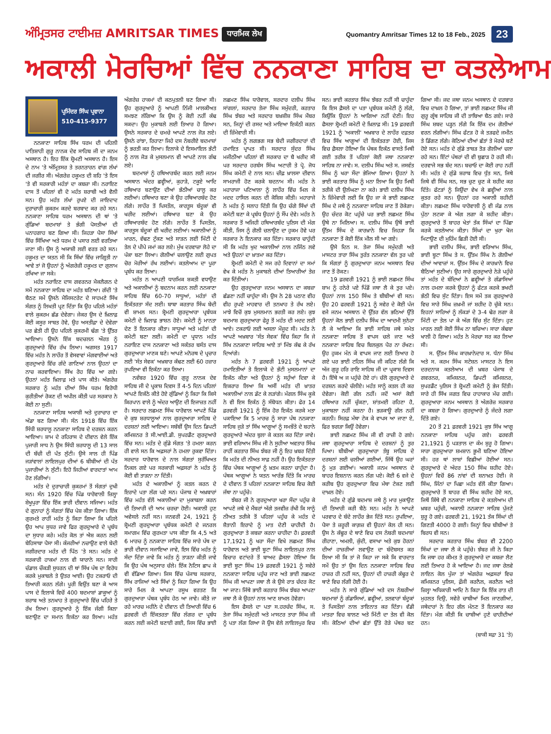ਅੰਮ੍ਰਿਤਸਰ ਟਾਈਮਜ਼ AMRITSAR TIMES ਧਾਰਮਿਕ ਲੇਖ
Quomantry Amritsar Times 12 to 18 Feb., 2025 23
ਅਕਾਲੀ ਮੋਰਚਿਆਂ ਵਿੱਚ ਨਨਕਾਣਾ ਸਾਹਿਬ ਦਾ ਕਤਲੇਆਮ
ਪ੍ਰਮਿੰਦਰ ਸਿੰਘ ਪ੍ਰਵਾਨਾ
510-415-9377
ਨਨਕਾਣਾ ਸਾਹਿਬ ਸਿੱਖ ਧਰਮ ਦੀ ਪਹਿਲੀ ਪਾਤਿਸ਼ਾਹੀ ਗੁਰੂ ਨਾਨਕ ਦੇਵ ਸਾਹਿਬ ਜੀ ਦਾ ਜਨਮ ਅਸਥਾਨ ਹੈ। ਇਹ ਇੱਕ ਸ਼੍ਰੋਮਣੀ ਅਸਥਾਨ ਹੈ। ਇਸ ਦੇ ਨਾਮ 'ਤੇ ਅੰਮ੍ਰਿਤਸਰ ਤੇ ਤਰਨਤਾਰਨ ਵਾਂਗ ਲੱਖਾਂ ਦੀ ਜਗੀਰ ਸੀ। ਅੰਗਰੇਜ਼ ਹਕੂਮਤ ਦੀ ਸ਼ਹਿ 'ਤੇ ਇਸ 'ਤੇ ਵੀ ਸਰਕਾਰੀ ਮਹੰਤਾਂ ਦਾ ਕਬਜ਼ਾ ਸੀ। ਨਰਾਇਣ ਦਾਸ ਤੋਂ ਪਹਿਲਾਂ ਵੀ ਦੋ ਮਹੰਤ ਸ਼ਰਾਬੀ ਅਤੇ ਵੈਲੀ ਸਨ। ਉਹ ਮਹੰਤ ਲੱਖਾਂ ਰੁਪਏ ਦੀ ਜਾਇਦਾਦ ਦੁਰਾਚਾਰੀ ਕੁਕਰਮ ਕਰਦੇ ਬਰਬਾਦ ਕਰ ਰਹੇ ਸਨ। ਨਨਕਾਣਾ ਸਾਹਿਬ ਧਰਮ ਅਸਥਾਨ ਦੀ ਥਾਂ 'ਤੇ ਗੁੰਡਿਆਂ ਬਦਮਾਸ਼ਾਂ ਤੇ ਭੰਗੀ ਪੋਸਤੀਆਂ ਦੀ ਪਨਾਹਗਾਹ ਬਣ ਗਿਆ ਸੀ। ਜਿਹੜਾ ਪੈਸਾ ਸਿੱਖਾਂ ਵਿੱਚ ਸਿੱਖਿਆ ਅਤੇ ਧਰਮ ਦੇ ਪਸਾਰ ਲਈ ਵਰਤਿਆ ਜਾਣਾ ਸੀ। ਉਸ ਨੂੰ ਅਯਾਸ਼ੀ ਲਈ ਵਰਤ ਰਹੇ ਸਨ। ਹਕੂਮਤ ਦਾ ਯਤਨ ਸੀ ਕਿ ਸਿੱਖਾਂ ਵਿੱਚ ਜਾਗ੍ਰਿਤੀ ਨਾ ਆਵੇ ਤਾਂ ਜੋ ਉਹਨਾਂ ਨੂੰ ਅੰਗਰੇਜ਼ੀ ਹਕੂਮਤ ਦਾ ਗੁਲਾਮ ਰਖਿਆ ਜਾ ਸਕੇ।
ਮਹੰਤ ਨਰਾਇਣ ਦਾਸ ਗਵਰਨਰ ਮੈਕਲੈਗਨ ਦੇ ਸਮੇਂ ਨਨਕਾਣਾ ਸਾਹਿਬ ਦਾ ਮਹੰਤ ਬਣਿਆ। ਗੱਦੀ 'ਤੇ ਬੈਠਣ ਸਮੇਂ ਉਸਨੇ ਮੈਜਿਸਟਰੇਟ ਦੇ ਸਾਹਮਣੇ ਸਿੱਖ ਸੰਗਤ ਨੂੰ ਲਿਖਤੀ ਪ੍ਰਣ ਦਿੱਤਾ ਕਿ ਉਹ ਪਹਿਲੇ ਮਹੰਤਾਂ ਵਾਲੇ ਕੁਕਰਮ ਛੱਡ ਦੇਵੇਗਾ। ਜੇਕਰ ਉਸ ਦੇ ਖ਼ਿਲਾਫ਼ ਕੋਈ ਕਸੂਰ ਸਾਬਤ ਹੋਵੇ, ਉਹ ਅਸਤੀਫ਼ਾ ਦੇ ਦੇਵੇਗਾ ਪਰ ਛੇਤੀ ਹੀ ਉਹ ਪਹਿਲੇ ਕੁਕਰਮੀ ਢੰਗ 'ਤੇ ਉੱਤਰ ਆਇਆ। ਉਸਨੇ ਇੱਕ ਬਦਚਲਨ ਔਰਤ ਨੂੰ ਗੁਰਦੁਆਰੇ ਵਿੱਚ ਰੱਖ ਲਿਆ। ਅਗਸਤ 1917 ਵਿੱਚ ਮਹੰਤ ਨੇ ਲਾਹੌਰ ਤੋਂ ਵੇਸਵਾਵਾਂ ਮੰਗਵਾਈਆਂ ਅਤੇ ਗੁਰਦੁਆਰੇ ਵਿੱਚ ਗੰਦੇ ਗਾਣਿਆਂ ਨਾਲ ਉਹਨਾਂ ਦਾ ਨਾਚ ਕਰਵਾਇਆ। ਸਿੱਖ ਰੋਹ ਵਿੱਚ ਆ ਗਏ। ਉਹਨਾਂ ਮਹੰਤ ਖ਼ਿਲਾਫ਼ ਮਤੇ ਪਾਸ ਕੀਤੇ। ਅੰਗਰੇਜ਼ ਸਰਕਾਰ ਨੂੰ ਮਹੰਤ ਦੀਆਂ ਸਿੱਖ ਧਰਮ ਵਿਰੋਧੀ ਕੁਰੀਤੀਆਂ ਰੋਕਣ ਦੀ ਅਪੀਲ ਕੀਤੀ ਪਰ ਸਰਕਾਰ ਨੇ ਕੋਈ ਨਾ ਸੁਣੀ।
ਨਨਕਾਣਾ ਸਾਹਿਬ ਅਯਾਸ਼ੀ ਅਤੇ ਦੁਰਾਚਾਰ ਦਾ ਅੱਡਾ ਬਣ ਗਿਆ ਸੀ। ਸੰਨ 1918 ਵਿੱਚ ਇੱਕ ਸਿੰਧੀ ਸ਼ਰਧਾਲੂ ਨਨਕਾਣਾ ਸਾਹਿਬ ਦੇ ਦਰਸ਼ਨ ਕਰਨ ਆਇਆ। ਸ਼ਾਮ ਦੇ ਰਹਿਰਾਸ ਦੇ ਦੀਵਾਨ ਵੇਲੇ ਇੱਕ ਪੁਜਾਰੀ ਸਾਧ ਨੇ ਉਸ ਸਿੰਧੀ ਸ਼ਰਧਾਲੂ ਦੀ 13 ਸਾਲ ਦੀ ਬੱਚੀ ਦੀ ਪੱਤ ਲੁੱਟੀ। ਉਸੇ ਸਾਲ ਹੀ ਪਿੰਡ ਜੜਾਂਵਾਲਾਂ ਲਾਇਲਪੁਰ ਦੀਆਂ 6 ਬੀਬੀਆਂ ਦੀ ਪੱਤ ਪੁਜਾਰੀਆਂ ਨੇ ਲੁੱਟੀ। ਇਹੋ ਜਿਹੀਆਂ ਵਾਰਦਾਤਾਂ ਆਮ ਹੋਣ ਲੱਗੀਆਂ।
ਮਹੰਤ ਦੇ ਦੁਰਾਚਾਰੀ ਕੁਕਰਮਾਂ ਤੋਂ ਸੰਗਤਾਂ ਦੁਖੀ ਸਨ। ਸੰਨ 1920 ਵਿੱਚ ਪਿੰਡ ਧਾਰੋਵਾਲੀ ਜ਼ਿਲ੍ਹਾ ਸ਼ੇਖੂਪੁਰਾ ਵਿੱਚ ਇੱਕ ਭਾਰੀ ਦੀਵਾਨ ਸਜਿਆ। ਮਹੰਤ ਦੇ ਗੁਨਾਹਾਂ ਨੂੰ ਸੰਗਤਾਂ ਵਿੱਚ ਪੇਸ਼ ਕੀਤਾ ਗਿਆ। ਇੱਕ ਗੁਰਮਤੇ ਰਾਹੀਂ ਮਹੰਤ ਨੂੰ ਕਿਹਾ ਗਿਆ ਕਿ ਪਹਿਲੇ ਉਹ ਆਪ ਸੁਧਰ ਜਾਵੇ ਫਿਰ ਗੁਰਦੁਆਰੇ ਦੇ ਪ੍ਰਬੰਧ ਦਾ ਸੁਧਾਰ ਕਰੇ। ਮਹੰਤ ਕੋਲ ਤਾਂ ਐਸ਼ ਕਰਨ ਲਈ ਬੇਹਿਸਾਬਾ ਪੈਸਾ ਸੀ। ਕੰਜਰੀਆਂ ਨਚਾਉਣ ਵਾਲੇ ਬੇਦੀ ਜਗੀਰਦਾਰ ਮਹੰਤ ਦੀ ਪਿੱਠ 'ਤੇ ਸਨ। ਮਹੰਤ ਦੇ ਸਰਕਾਰੀ ਹਾਕਮਾਂ ਨਾਲ ਵੀ ਯਾਰਾਨੇ ਸਨ। ਸਾਰੀ ਚੰਡਾਲ ਚੌਕੜੀ ਸੁਧਰਨ ਦੀ ਥਾਂ ਸਿੱਖ ਪੰਥ ਦਾ ਵਿਰੋਧ ਕਰਕੇ ਮੁਕਾਬਲੇ ਤੇ ਉਤਰ ਆਈ। ਉਹ ਟਕਰਾਓ ਦੀ ਤਿਆਰੀ ਕਰਨ ਲੱਗੇ। ਪੂਰੀ ਵਿਉਂਤ ਬਣਾ ਕੇ ਆਸ ਪਾਸ ਦੇ ਇਲਾਕੇ ਵਿਚੋਂ 400 ਬਦਮਾਸ਼ਾਂ ਡਾਕੂਆਂ ਨੂੰ ਸ਼ਰਾਬ ਅਤੇ ਤਨਖਾਹ ਤੇ ਗੁਰਦੁਆਰੇ ਵਿੱਚ ਪਹਿਰੇ ਤੇ ਰੱਖ ਲਿਆ। ਗੁਰਦੁਆਰੇ ਨੂੰ ਇੱਕ ਜੰਗੀ ਕਿਲਾ ਬਣਾਉਣ ਦਾ ਸਮਾਨ ਇਕੱਠਾ ਕਰ ਲਿਆ। ਮਹੰਤ ਅੰਗਰੇਜ਼ ਹਾਕਮਾਂ ਦੀ ਕਠਪੁਤਲੀ ਬਣ ਗਿਆ ਸੀ। ਉਹ ਗੁਰਦੁਆਰੇ ਨੂੰ ਆਪਣੀ ਨਿੱਜੀ ਮਾਲਕੀਅਤ ਸਮਝਣ ਲੱਗਿਆ ਕਿ ਉਸ ਨੂੰ ਕੋਈ ਨਹੀਂ ਕੱਢ ਸਕਦਾ। ਉਹ ਮੁਕਾਬਲੇ ਲਈ ਤਿਆਰ ਹੋ ਗਿਆ। ਉਸਨੇ ਸਰਕਾਰ ਦੇ ਚਮਚੇ ਆਪਣੇ ਨਾਲ ਜੋੜ ਲਏ। ਉਸਨੇ ਰਾਂਝਾ, ਰਿਹਾਣਾ ਜਿਹੇ ਦਸ ਨੰਬਰੀਏ ਬਦਮਾਸ਼ਾਂ ਨੂੰ ਭਰਤੀ ਕਰ ਲਿਆ। ਇਲਾਕੇ ਦੇ ਇਸਮਾਇਲ ਭੱਟੀ ਨੂੰ ਨਾਲ ਜੋੜ ਕੇ ਮੁਸਲਮਾਨ ਵੀ ਆਪਣੇ ਨਾਲ ਗੰਢ ਲਏ।
ਬਦਮਾਸ਼ਾਂ ਨੂੰ ਹਥਿਆਰਬੰਦ ਕਰਨ ਲਈ ਜਨਮ ਅਸਥਾਨ ਅੰਦਰ ਛਵ੍ਹੀਆਂ, ਕੁਹਾੜੇ, ਟਕੂਏ ਆਦਿ ਹਥਿਆਰ ਬਣਾਉਣ ਦੀਆਂ ਭੱਠੀਆਂ ਚਾਲੂ ਕਰ ਲਈਆਂ। ਹਥਿਆਰ ਬਣਾ ਕੇ ਉਹ ਹਥਿਆਰਬੰਦ ਹੋਣ ਲੱਗੇ। ਲਾਹੌਰ ਤੋਂ ਪਿਸਤੌਲ, ਕਾਰਤੂਸ ਬੰਦੂਕਾਂ ਵੀ ਖਰੀਦ ਲਈਆਂ। ਹਥਿਆਰ ਬਣਾ ਕੇ ਉਹ ਹਥਿਆਰਬੰਦ ਹੋਣ ਲੱਗੇ। ਲਾਹੌਰ ਤੋਂ ਪਿਸਤੌਲ, ਕਾਰਤੂਸ ਬੰਦੂਕਾਂ ਵੀ ਖਰੀਦ ਲਈਆਂ। ਅਕਾਲੀਆਂ ਨੂੰ ਮਾਰਨ, ਵੱਢਣ ਟੁੱਕਣ ਅਤੇ ਸਾੜਨ ਲਈ ਮਿੱਟੀ ਦੇ ਤੇਲ ਦੇ ਪੀਪੇ ਜਮਾਂ ਕਰ ਲਏ। ਮੁੱਖ ਦਰਵਾਜ਼ਾ ਲੋਹੇ ਦਾ ਪੱਕਾ ਬਣਾ ਲਿਆ। ਗੋਲੀਆਂ ਚਲਾਉਣ ਲਈ ਗੁਪਤ ਚੋਰ ਮੋਰੀਆਂ ਰੱਖ ਲਈਆਂ। ਕਤਲੇਆਮ ਦਾ ਪੂਰਾ ਪ੍ਰਬੰਧ ਕਰ ਲਿਆ।
ਮਹੰਤ ਨ ਆਪਣੀ ਧਾਰਮਿਕ ਸ਼ਕਤੀ ਵਧਾਉਣ ਅਤੇ ਅਕਾਲੀਆਂ ਨੂੰ ਬਦਨਾਮ ਕਰਨ ਲਈ ਨਨਕਾਣਾ ਸਾਹਿਬ ਵਿੱਚ 60-70 ਸਾਧੂਆਂ, ਮਹੰਤਾਂ ਦੀ ਇਕੱਤਰਤਾ ਸੱਦ ਲਈ। ਬਾਬਾ ਕਰਤਾਰ ਸਿੰਘ ਬੇਦੀ ਵੀ ਸ਼ਾਮਲ ਸਨ। ਸ਼੍ਰੋਮਣੀ ਗੁਰਦੁਆਰਾ ਪ੍ਰਬੰਧਕ ਕਮੇਟੀ ਦੇ ਖ਼ਿਲਾਫ਼ ਭਾਸ਼ਨ ਹੋਏ। ਕਮੇਟੀ ਨੂੰ ਮਾਨਤਾ ਦੇਣ ਤੋਂ ਇਨਕਾਰ ਕੀਤਾ। ਸਾਧੂਆਂ ਅਤੇ ਮਹੰਤਾਂ ਦੀ ਕਮੇਟੀ ਬਣਾ ਲਈ। ਕਮੇਟੀ ਦਾ ਪ੍ਰਧਾਨ ਮਹੰਤ ਨਰਾਇਣ ਦਾਸ ਨਨਕਾਣਾ ਅਤੇ ਸਕੱਤਰ ਬਸੰਤ ਦਾਸ ਗੁਰਦੁਆਰਾ ਮਾਣਕ ਬਣੇ। ਆਪਣੇ ਮਨੋਰਥ ਦੇ ਪ੍ਰਚਾਰ ਲਈ 'ਸੰਤ ਸੇਵਕ' ਅਖ਼ਬਾਰ ਕੱਢਣ ਲਈ 60 ਹਜ਼ਾਰ ਰੁਪਇਆ ਵੀ ਇਕੱਠਾ ਕਰ ਲਿਆ।
ਨਵੰਬਰ 1920 ਵਿੱਚ ਗੁਰੂ ਨਾਨਕ ਦੇਵ ਸਾਹਿਬ ਜੀ ਦੇ ਪ੍ਰਕਾਸ਼ ਦਿਵਸ ਤੋਂ 4-5 ਦਿਨ ਪਹਿਲਾਂ ਆਪਣੇ ਇਕੱਠੇ ਕੀਤੇ ਹੋਏ ਗੁੰਡਿਆਂ ਨੂੰ ਕਿਹਾ ਕਿ ਕਿਸੇ ਕਿਰਪਾਨ ਵਾਲੇ ਨੂੰ ਅੰਦਰ ਆਉਣ ਦੀ ਇਜਾਜ਼ਤ ਨਹੀਂ ਹੈ। ਸਰਦਾਰ ਲਛਮਣ ਸਿੰਘ ਧਾਰੋਵਾਲ ਆਪਣੇ ਪਿੰਡ ਦੇ ਕੁਝ ਸ਼ਰਧਾਲੂਆਂ ਨਾਲ ਗੁਰਦੁਆਰਾ ਸਾਹਿਬ ਦੇ ਦਰਸ਼ਨਾਂ ਲਈ ਆਇਆ। ਸਬੱਬੀਂ ਉਸ ਦਿਨ ਡਿਪਟੀ ਕਮਿਸ਼ਨਰ ਤੇ ਸੀ.ਆਈ.ਡੀ. ਸੁਪਰਡੈਂਟ ਗੁਰਦੁਆਰੇ ਵਿੱਚ ਸਨ। ਮਹੰਤ ਦੇ ਗੁੰਡੇ ਸੰਗਤ 'ਤੇ ਹਮਲਾ ਕਰਨ ਹੀ ਵਾਲੇ ਸਨ ਕਿ ਅਫ਼ਸਰਾਂ ਨੇ ਹਮਲਾ ਰੁਕਵਾ ਦਿੱਤਾ। ਸਰਦਾਰ ਧਾਰੋਵਾਲ ਦੇ ਨਾਲ ਸੰਗਤਾਂ ਸੁਰੱਖਿਅਤ ਨਿਕਲ ਗਏ ਪਰ ਸਰਕਾਰੀ ਅਫ਼ਸਰਾਂ ਨੇ ਮਹੰਤ ਨੂੰ ਕੋਈ ਵੀ ਤਾੜਨਾ ਨਾ ਦਿੱਤੀ।
ਮਹੰਤ ਦੇ ਅਕਾਲੀਆਂ ਨੂੰ ਕਤਲ ਕਰਨ ਦੇ ਇਰਾਦੇ ਪਤਾ ਲੱਗ ਪਏ ਸਨ। ਪੰਜਾਬ ਦੇ ਅਖ਼ਬਾਰਾਂ ਵਿੱਚ ਮਹੰਤ ਵੱਲੋਂ ਅਕਾਲੀਆਂ ਦਾ ਮੁਕਾਬਲਾ ਕਰਨ ਦੀ ਤਿਆਰੀ ਦੀ ਆਮ ਚਰਚਾ ਹੋਈ। ਅਕਾਲੀ ਹੁਣ ਅਵੇਸਲੇ ਨਹੀਂ ਸਨ। ਜਨਵਰੀ 24, 1921 ਨੂੰ ਸ਼੍ਰੋਮਣੀ ਗੁਰਦੁਆਰਾ ਪ੍ਰਬੰਧਕ ਕਮੇਟੀ ਦੇ ਜਨਰਲ ਸਮਾਗਮ ਵਿੱਚ ਗੁਰਮਤਾ ਪਾਸ ਕੀਤਾ ਕਿ 4,5 ਅਤੇ 6 ਮਾਰਚ ਨੂੰ ਨਨਕਾਣਾ ਸਾਹਿਬ ਵਿੱਚ ਸਾਰੇ ਪੰਥ ਦਾ ਭਾਰੀ ਦੀਵਾਨ ਸਜਾਇਆ ਜਾਵੇ, ਇਸ ਵਿੱਚ ਮਹੰਤ ਨੂੰ ਸੱਦਾ ਦਿੱਤਾ ਜਾਵੇ ਕਿ ਮਹੰਤ ਨੂੰ ਤਾੜਨਾ ਕੀਤੀ ਜਾਵੇ ਕਿ ਉਹ ਪੰਥ ਅਨੁਸਾਰ ਚੱਲੇ। ਇੱਕ ਨੋਟਿਸ ਛਾਪ ਕੇ ਵੀ ਵੰਡਿਆ ਗਿਆ। ਜਿਸ ਵਿੱਚ ਪੰਜਾਬ ਸਰਕਾਰ, ਸਿੱਖ ਰਾਜਿਆਂ ਅਤੇ ਸਿੱਖਾਂ ਨੂੰ ਕਿਹਾ ਗਿਆ ਕਿ ਉਹ ਸਾਰੇ ਮਿਲ ਕੇ ਆਪਣਾ ਰਸੂਖ ਵਰਤਣ ਕਿ ਗੁਰਦੁਆਰਾ ਪੰਥਕ ਪ੍ਰਬੰਧ ਹੇਠ ਆ ਜਾਵੇ। ਕੀਤੇ ਜਾ ਰਹੇ ਮਾਰਚ ਮਹੀਨੇ ਦੇ ਦੀਵਾਨ ਦੀ ਤਿਆਰੀ ਵਿੱਚ 6 ਫ਼ਰਵਰੀ ਦੀ ਇੱਕਤਰਤਾ ਵਿੱਚ ਲੰਗਰ ਦਾ ਪ੍ਰਬੰਧ ਕਰਨ ਲਈ ਕਮੇਟੀ ਬਣਾਈ ਗਈ, ਜਿਸ ਵਿੱਚ ਭਾਈ ਲਛਮਣ ਸਿੰਘ ਧਾਰੋਵਾਲ, ਸਰਦਾਰ ਦਲੀਪ ਸਿੰਘ ਸਾਂਗਲਾਂ, ਸਰਦਾਰ ਤੇਜਾ ਸਿੰਘ ਸਮੁੰਦਰੀ, ਕਰਤਾਰ ਸਿੰਘ ਝੱਬਰ ਅਤੇ ਸਰਦਾਰ ਬਖ਼ਸ਼ੀਸ਼ ਸਿੰਘ ਮੈਂਬਰ ਸਨ, ਜਿਨ੍ਹਾਂ ਦੀ ਰਸਦ ਅਤੇ ਮਾਇਆ ਇਕੱਠੀ ਕਰਨ ਦੀ ਜ਼ਿੰਮੇਵਾਰੀ ਸੀ।
ਮਹੰਤ ਨੂੰ ਲਗਭਗ ਸਭ ਬੇਦੀ ਜਗੀਰਦਾਰਾਂ ਦੀ ਹਮਾਇਤ ਪ੍ਰਾਪਤ ਸੀ। ਸਰਦਾਰ ਸੁੰਦਰ ਸਿੰਘ ਮਜੀਠੀਆ ਪਹਿਲਾਂ ਵੀ ਸਰਕਾਰ ਦਾ ਬੈ ਖਰੀਦ ਸੀ ਪਰ ਸਰਦਾਰ ਹਰਬੰਸ ਸਿੰਘ ਅਟਾਰੀ ਤੇ ਪ੍ਰੋ. ਜੋਧ ਸਿੰਘ ਕਮੇਟੀ ਦੇ ਨਾਲ ਸਨ। ਚੀਫ਼ ਖ਼ਾਲਸਾ ਦੀਵਾਨ ਸਾਮਰਾਜੀ ਹੋਣ ਕਰਕੇ ਬਦਨਾਮ ਸੀ। ਮਹੰਤ ਨੇ ਮਹਾਰਾਜਾ ਪਟਿਆਲਾ ਨੂੰ ਲਾਹੌਰ ਵਿੱਚ ਮਿਲ ਕੇ ਮਦਦ ਹਾਸਿਲ ਕਰਨ ਦੀ ਕੋਸ਼ਿਸ਼ ਕੀਤੀ। ਮਹਾਰਾਜੇ ਨੇ ਮਹੰਤ ਨੂੰ ਸਲਾਹ ਦਿੱਤੀ ਕਿ ਉਹ ਚੰਗੇ ਸਿੱਖਾਂ ਦੀ ਕਮੇਟੀ ਬਣਾ ਕੇ ਪ੍ਰਬੰਧ ਉਹਨਾਂ ਨੂੰ ਸੌਂਪ ਦੇਵੇ। ਮਹੰਤ ਨੇ ਸਰਕਾਰ ਤੋਂ ਅਜਿਹੀ ਹਥਿਆਰਬੰਦ ਪੁਲਿਸ ਦੀ ਮੰਗ ਕੀਤੀ, ਜਿਸ ਨੂੰ ਗੋਲੀ ਚਲਾਉਣ ਦਾ ਹੁਕਮ ਹੋਵੇ ਪਰ ਸਰਕਾਰ ਨੇ ਇਨਕਾਰ ਕਰ ਦਿੱਤਾ। ਸਰਕਾਰ ਚਾਹੁੰਦੀ ਸੀ ਕਿ ਮਹੰਤ ਖੁਦ ਅਕਾਲੀਆਂ ਨਾਲ ਨਜਿੱਠ ਲਵੇ ਅਤੇ ਉਹਨਾਂ ਦਾ ਖ਼ਾਤਮਾ ਕਰ ਦਿੱਤਾ।
ਸ਼੍ਰੋਮਣੀ ਕਮੇਟੀ ਦੇ ਸਜ ਰਹੇ ਦਿਵਾਨਾਂ ਦਾ ਸਮਾਂ ਵੇਖ ਕੇ ਮਹੰਤ ਨੇ ਮੁਕਾਬਲੇ ਦੀਆਂ ਤਿਆਰੀਆਂ ਤੇਜ਼ ਕਰ ਦਿੱਤੀਆਂ।
ਉਹ ਗੁਰਦੁਆਰਾ ਜਨਮ ਅਸਥਾਨ ਦਾ ਕਬਜ਼ਾ ਛੱਡਣਾ ਨਹੀਂ ਚਾਹੁੰਦਾ ਸੀ। ਉਸ ਨੇ 28 ਪਠਾਣ ਵੀਹ ਵੀਹ ਰੁਪਏ ਮਾਹਵਾਰ ਦੀ ਤਨਖਾਹ ਤੇ ਰੱਖ ਲਏ। ਮਾਝੇ ਵਿਚੋਂ ਕੁਝ ਮੁਸਲਮਾਨ ਭਰਤੀ ਕਰ ਲਏ। ਕੁਝ ਬਦਮਾਸ਼ ਗੁਰਦੁਆਰਾ ਫੇਰੂ ਤੋਂ ਮਹੰਤ ਦੀ ਮਦਦ ਲਈ ਆਏ। ਟਕਰਾਓ ਲਈ ਅਸਲਾ ਮੌਜੂਦ ਸੀ। ਮਹੰਤ ਨੇ ਆਪਣੇ ਅਖ਼ਬਾਰ 'ਸੰਤ ਸੇਵਕ' ਵਿੱਚ ਕਿਹਾ ਕਿ ਜੇ ਸਿੱਖ ਨਨਕਾਣਾ ਸਾਹਿਬ ਆਏ ਤਾਂ ਮਿੱਝ ਕੱਢ ਕੇ ਰੱਖ ਦਿਆਂਗੇ।
ਮਹੰਤ ਨੇ 7 ਫ਼ਰਵਰੀ 1921 ਨੂੰ ਆਪਣੇ ਹਮਾਇਤੀਆਂ ਤੇ ਇਲਾਕੇ ਦੇ ਭੱਟੀ ਮੁਸਲਮਾਨਾਂ ਦਾ ਇਕੱਠ ਕੀਤਾ ਅਤੇ ਉਹਨਾਂ ਨੂੰ ਸਹੁੰਆਂ ਦਿਵਾ ਕੇ ਇਕਰਾਰ ਲਿਆ ਕਿ ਅਸੀਂ ਮਹੰਤ ਦੀ ਖ਼ਾਤਰ ਅਕਾਲੀਆਂ ਨਾਲ ਡੱਟ ਕੇ ਲੜਾਂਗੇ। ਮੰਗਲ ਸਿੰਘ ਕੂਕੇ ਨੇ ਵੀ ਇਸ ਇਕੱਠ ਨੂੰ ਸੰਬੋਧਨ ਕੀਤਾ। ਫੇਰ 14 ਫ਼ਰਵਰੀ 1921 ਨੂੰ ਇੱਕ ਹੋਰ ਇਕੱਠ ਕਰਕੇ ਮਤਾ ਪਕਾਇਆ ਕਿ 5 ਮਾਰਚ ਨੂੰ ਸਾਰਾ ਪੰਥ ਨਨਕਾਣਾ ਸਾਹਿਬ ਜੁੜੇ ਤਾਂ ਸਿੱਖ ਆਗੂਆਂ ਨੂੰ ਸਮਝੌਤੇ ਦੇ ਬਹਾਨੇ ਗੁਰਦੁਆਰੇ ਅੰਦਰ ਬੁਲਾ ਕੇ ਕਤਲ ਕਰ ਦਿੱਤਾ ਜਾਵੇ। ਭਾਈ ਵਰਿਆਮ ਸਿੰਘ ਜੀ ਨੇ ਸੂਹੀਆ ਅਵਤਾਰ ਸਿੰਘ ਰਾਹੀਂ ਕਰਤਾਰ ਸਿੰਘ ਝੱਬਰ ਜੀ ਨੂੰ ਇਹ ਖ਼ਬਰ ਦਿੱਤੀ ਕਿ ਮਹੰਤ ਦੀ ਨੀਅਤ ਸਾਫ਼ ਨਹੀਂ ਹੈ। ਉਹ ਇਕੱਤਰਤਾ ਵਿੱਚ ਪੰਥਕ ਆਗੂਆਂ ਨੂੰ ਖ਼ਤਮ ਕਰਨਾ ਚਾਹੁੰਦਾ ਹੈ। ਪੰਥਕ ਆਗੂਆਂ ਨੇ ਯਤਨ ਆਰੰਭ ਦਿੱਤੇ ਕਿ ਮਾਰਚ ਦੇ ਦੀਵਾਨ ਤੋਂ ਪਹਿਲਾਂ ਨਨਕਾਣਾ ਸਾਹਿਬ ਵਿਚ ਕੋਈ ਜੱਥਾ ਨਾ ਪਹੁੰਚੇ।
ਝੱਬਰ ਜੀ ਨੇ ਗੁਰਦੁਆਰਾ ਖਰਾ ਸੌਦਾ ਪਹੁੰਚ ਕੇ ਆਪਣੇ ਜਥੇ ਦੇ ਮੈਂਬਰਾਂ ਅੱਗੇ ਤਜਵੀਜ਼ ਰੱਖੀ ਕਿ ਸਾਨੂੰ ਨੀਅਤ ਤਰੀਕੇ ਤੋਂ ਪਹਿਲਾਂ ਪਹੁੰਚ ਕੇ ਮਹੰਤ ਦੇ ਸ਼ੈਤਾਨੀ ਇਰਾਦੇ ਨੂੰ ਮਾਤ ਦੇਣੀ ਚਾਹੀਦੀ ਹੈ। ਗੁਰਦੁਆਰਾ ਤੇ ਕਬਜ਼ਾ ਕਰਨਾ ਚਾਹੀਦਾ ਹੈ। ਫ਼ਰਵਰੀ 17,1921 ਨੂੰ ਖਰਾ ਸੌਦਾ ਵਿਖੇ ਲਛਮਣ ਸਿੰਘ ਧਾਰੋਵਾਲ ਅਤੇ ਭਾਈ ਬੂਟਾ ਸਿੰਘ ਲਾਇਲਪੁਰ ਨਾਲ ਵਿਚਾਰ ਵਟਾਂਦਰੇ ਤੋਂ ਬਾਅਦ ਫ਼ੈਸਲਾ ਹੋਇਆ ਕਿ ਭਾਈ ਬੂਟਾ ਸਿੰਘ 19 ਫ਼ਰਵਰੀ 1921 ਨੂੰ ਸਵੇਰੇ ਨਨਕਾਣਾ ਸਾਹਿਬ ਪਹੁੰਚ ਜਾਣ ਅਤੇ ਭਾਈ ਲਛਮਣ ਸਿੰਘ ਜੀ ਆਪਣਾ ਜਥਾ ਲੈ ਕੇ ਉਸੇ ਰਾਤ ਚੰਦਰ ਕੋਟ ਆ ਜਾਣ। ਜਿੱਥੇ ਭਾਈ ਕਰਤਾਰ ਸਿੰਘ ਝੱਬਰ ਆਪਣਾ ਜਥਾ ਲੈ ਕੇ ਉਹਨਾਂ ਨਾਲ ਆਣ ਸ਼ਾਮਲ ਹੋਵੇਗਾ।
ਇਸ ਫੈਸਲੇ ਦਾ ਪਤਾ ਸ.ਹਰਚੰਦ ਸਿੰਘ, ਸ. ਤੇਜਾ ਸਿੰਘ ਸਮੁੰਦਰੀ ਅਤੇ ਮਾਸਟਰ ਤਾਰਾ ਸਿੰਘ ਜੀ ਨੂੰ ਪਤਾ ਲੱਗ ਗਿਆ ਜੋ ਉਸ ਵੇਲੇ ਲਾਇਲਪੁਰ ਵਿਚ ਸਨ। ਭਾਈ ਕਰਤਾਰ ਸਿੰਘ ਝੱਬਰ ਨਹੀਂ ਸੀ ਚਾਹੁੰਦਾ ਕਿ ਇਸ ਫ਼ੈਸਲੇ ਦਾ ਪਤਾ ਪ੍ਰਬੰਧਕ ਕਮੇਟੀ ਨੂੰ ਲੱਗੇ, ਕਿਉਂਕਿ ਉਹਨਾਂ ਨੇ ਆਗਿਆ ਨਹੀਂ ਦੇਣੀ। ਇਹ ਫੈਸਲਾ ਸ਼੍ਰੋਮਣੀ ਕਮੇਟੀ ਦੇ ਖ਼ਿਲਾਫ਼ ਸੀ। 19 ਫ਼ਰਵਰੀ 1921 ਨੂੰ 'ਅਕਾਲੀ' ਅਖ਼ਬਾਰ ਦੇ ਲਾਹੌਰ ਦਫ਼ਤਰ ਵਿਚ ਸਿੱਖ ਆਗੂਆਂ ਦੀ ਇਕੱਤਰਤਾ ਹੋਈ, ਜਿਸ ਵਿਚ ਫ਼ੈਸਲਾ ਹੋਇਆ ਕਿ ਪੰਥਕ ਇਕੱਠ ਵਾਸਤੇ ਮਿਥੀ ਗਈ ਤਰੀਕ ਤੋਂ ਪਹਿਲਾਂ ਕੋਈ ਜਥਾ ਨਨਕਾਣਾ ਸਾਹਿਬ ਨਾ ਜਾਵੇ। ਸ. ਦਲੀਪ ਸਿੰਘ ਅਤੇ ਸ. ਜਸਵੰਤ ਸਿੰਘ ਨੂੰ ਖਰਾ ਸੌਦਾ ਭੇਜਿਆ ਗਿਆ। ਉਹਨਾਂ ਨੇ ਭਾਈ ਕਰਤਾਰ ਸਿੰਘ ਨੂੰ ਮਨਾ ਲਿਆ ਕਿ ਉਹ ਮਿਥੀ ਤਰੀਕੇ ਦੀ ਉਲੰਘਣਾ ਨਾ ਕਰੇ। ਭਾਈ ਦਲੀਪ ਸਿੰਘ ਨੇ ਜ਼ਿੰਮੇਵਾਰੀ ਲਈ ਕਿ ਉਹ ਜਾ ਕੇ ਭਾਈ ਲਛਮਣ ਸਿੰਘ ਦੇ ਜਥੇ ਨੂੰ ਨਨਕਾਣਾ ਸਾਹਿਬ ਜਾਣ ਤੋਂ ਰੋਕੇਗਾ। ਉਹ ਚੰਦਰ ਕੋਟ ਪਹੁੰਚੇ ਪਰ ਭਾਈ ਲਛਮਣ ਸਿੰਘ ਉਥੇ ਨਾ ਮਿਲਿਆ। ਸ. ਦਲੀਪ ਸਿੰਘ ਉਥੋਂ ਭਾਈ ਉੱਤਮ ਸਿੰਘ ਦੇ ਕਾਰਖ਼ਾਨੇ ਵਿਚ ਜਿਹੜਾ ਕਿ ਨਨਕਾਣਾ ਤੋਂ ਕੋਈ ਇੱਕ ਮੀਲ ਸੀ ਆ ਗਏ।
ਉਸੇ ਦਿਨ ਸ. ਤੇਜਾ ਸਿੰਘ ਸਮੁੰਦਰੀ ਅਤੇ ਮਾਸਟਰ ਤਾਰਾ ਸਿੰਘ ਤੁਰੰਤ ਨਨਕਾਣਾ ਵੱਲ ਤੁਰ ਪਏ ਕਿ ਸੰਗਤਾਂ ਨੂੰ ਗੁਰਦੁਆਰਾ ਜਨਮ ਅਸਥਾਨ ਵਿਚ ਜਾਣ ਤੋਂ ਰੋਕਣ।
19 ਫ਼ਰਵਰੀ 1921 ਨੂੰ ਭਾਈ ਲਛਮਣ ਸਿੰਘ ਸ਼ਾਮ ਨੂੰ ਹਨੇਰੇ ਪਏ ਪਿੰਡੋਂ ਜਥਾ ਲੈ ਕੇ ਤੁਰ ਪਏ। ਉਹਨਾਂ ਨਾਲ 150 ਸਿੰਘ ਤੇ ਬੀਬੀਆਂ ਵੀ ਸਨ। ਉਹ 20 ਫਰਵਰੀ 1921 ਨੂੰ ਸਵੇਰ ਦੇ ਕੋਈ ਪੰਜ ਵਜੇ ਜਨਮ ਅਸਥਾਨ ਦੇ ਉੱਤਰ ਵੱਲ ਭਠਿਆਂ ਉੱਤੇ ਉਹਨਾਂ ਕੋਲ ਭਾਈ ਦਲੀਪ ਸਿੰਘ ਦਾ ਆਦਮੀ ਸੁਨੇਹਾ ਲੈ ਕੇ ਆਇਆ ਕਿ ਭਾਈ ਸਾਹਿਬ ਜਥੇ ਸਮੇਤ ਨਨਕਾਣਾ ਸਾਹਿਬ ਤੋਂ ਵਾਪਸ ਚਲੇ ਜਾਣ ਅਤੇ ਨਨਕਾਣਾ ਸਾਹਿਬ ਵਿਚ ਬਿਲਕੁਲ ਪੈਰ ਨਾ ਰੱਖਣ। ਉਹ ਹੁਕਮ ਮੰਨ ਕੇ ਵਾਪਸ ਜਾਣ ਲਈ ਤਿਆਰ ਹੋ ਗਏ ਪਰ ਭਾਈ ਟਹਿਲ ਸਿੰਘ ਜੀ ਕਹਿਣ ਲੱਗੇ ਕਿ ਅੱਜ ਗੁਰੂ ਹਰਿ ਰਾਇ ਸਾਹਿਬ ਜੀ ਦਾ ਪ੍ਰਕਾਸ਼ ਦਿਵਸ ਹੈ। ਇੱਥੇ ਅ ਜ ਪਹੁੰਚੇ ਹੋਏ ਹਾਂ। ਚੱਲੋ ਗੁਰਦੁਆਰੇ ਦੇ ਦਰਸ਼ਨ ਕਰਦੇ ਚੱਲੀਏ। ਮਹੰਤ ਸਾਨੂੰ ਕਤਲ ਹੀ ਕਰ ਦੇਵੇਗਾ। ਕੋਈ ਗੱਲ ਨਹੀਂ। ਜਦੋਂ ਅਸਾਂ ਕੋਈ ਹਥਿਆਰ ਨਹੀਂ ਚੁੱਕਣਾ, ਸ਼ਾਂਤਮਈ ਰਹਿਣਾ ਹੈ, ਮੁਕਾਬਲਾ ਨਹੀਂ ਕਰਨਾ ਹੈ। ਭੜਕਾਊ ਗੱਲ ਨਹੀਂ ਕਰਨੀ। ਸਿਰਫ਼ ਮੱਥਾ ਟੇਕ ਕੇ ਵਾਪਸ ਆ ਜਾਣਾ ਏ, ਫਿਰ ਝਗੜਾ ਕਿਉਂ ਹੋਵੇਗਾ।
ਭਾਈ ਲਛਮਣ ਸਿੰਘ ਜੀ ਵੀ ਰਾਜ਼ੀ ਹੋ ਗਏ। ਜਥਾ ਗੁਰਦੁਆਰਾ ਸਾਹਿਬ ਦੇ ਦਰਸ਼ਨਾਂ ਨੂੰ ਤੁਰ ਪਿਆ। ਬੀਬੀਆਂ ਗੁਰਦੁਆਰਾ ਤੰਬੂ ਸਾਹਿਬ ਦੇ ਦਰਸ਼ਨਾਂ ਲਈ ਚਲੀਆਂ ਗਈਆਂ, ਜਿੱਥੋਂ ਉਹ ਘਰਾਂ ਨੂੰ ਮੁੜ ਗਈਆਂ। ਅਕਾਲੀ ਜਨਮ ਅਸਥਾਨ ਦੇ ਬਾਹਰ ਇਸ਼ਨਾਨ ਕਰਨ ਲੱਗ ਪਏ। ਕੋਈ 6 ਵਜੇ ਦੇ ਕਰੀਬ ਉਹ ਗੁਰਦੁਆਰਾ ਵਿਚ ਮੱਥਾ ਟੇਕਣ ਲਈ ਦਾਖ਼ਲ ਹੋਏ।
ਮਹੰਤ ਦੇ ਗੁੰਡੇ ਬਦਮਾਸ਼ ਜਥੇ ਨੂੰ ਮਾਰ ਮੁਕਾਉਣ ਦੀ ਤਿਆਰੀ ਕਰੀ ਬੈਠੇ ਸਨ। ਮਹੰਤ ਨੇ ਆਪਣੇ ਪਰਵਾਰ ਦੇ ਬੰਦੇ ਲਾਹੌਰ ਭੇਜ ਦਿੱਤੇ ਸਨ। ਰੁਪਇਆ, ਪੈਸਾ ਤੇ ਜ਼ਰੂਰੀ ਕਾਗ਼ਜ਼ ਵੀ ਉਹਨਾਂ ਕੋਲ ਹੀ ਸਨ। ਉਸ ਨੇ ਕੱਢੂਰ ਦੇ ਥਾਣੇ ਵਿਚ ਦਸ ਨੰਬਰੀ ਬਦਮਾਸ਼ਾਂ ਰੀਹਾਣਾ, ਅਮਲੀ, ਕੁੰਦੀ, ਵਸਾਖਾ ਅਤੇ ਕੁਝ ਹੋਰਨਾਂ ਦੀਆਂ ਹਾਜ਼ਰੀਆਂ ਲਵਾਉਣ ਦਾ ਬੰਦੋਬਸਤ ਕਰ ਲਿਆ ਸੀ ਕਿ ਤਾਂ ਜੋ ਕਿਹਾ ਜਾ ਸਕੇ ਕਿ ਵਾਰਦਾਤ ਸਮੇਂ ਉਹ ਤਾਂ ਉਸ ਦਿਨ ਨਨਕਾਣਾ ਸਾਹਿਬ ਵਿਚ ਹਾਜ਼ਰ ਹੀ ਨਹੀਂ ਸਨ, ਉਹਨਾਂ ਦੀ ਹਾਜ਼ਰੀ ਕੱਢੂਰ ਦੇ ਥਾਣੇ ਵਿਚ ਲੱਗੀ ਹੋਈ ਹੈ।
ਮਹੰਤ ਨੇ ਸਾਰੇ ਗੁੰਡਿਆਂ ਅਤੇ ਦਸ ਨੰਬਰੀਆਂ ਬਦਮਾਸ਼ਾਂ ਨੂੰ ਗੰਡਾਸਿਆਂ, ਛਵ੍ਹੀਆਂ, ਤਲਵਾਰਾਂ ਬੰਦੂਕਾਂ ਤੇ ਪਿਸਤੌਲਾਂ ਨਾਲ ਤਾਇਨਾਤ ਕਰ ਦਿੱਤਾ। ਵੱਡੀ ਮਾਤਰਾ ਵਿਚ ਬਾਲਣ ਅਤੇ ਮਿੱਟੀ ਦਾ ਤੇਲ ਵੀ ਕੋਲ ਸੀ। ਕੋਠਿਆਂ ਦੀਆਂ ਛੱਤਾਂ ਉੱਤੇ ਰੋੜੇ ਪੱਥਰ ਬਣ ਗਿਆ ਸੀ। ਜਦ ਜਥਾ ਜਨਮ ਅਸਥਾਨ ਦੇ ਦਰਬਾਰ ਵਿਚ ਦਾਖ਼ਲ ਹੋ ਗਿਆ, ਤਾਂ ਭਾਈ ਲਛਮਣ ਸਿੰਘ ਜੀ ਗੁਰੂ ਗ੍ਰੰਥ ਸਾਹਿਬ ਜੀ ਦੀ ਤਾਬਿਆ ਬੈਠ ਗਏ। ਸਾਰੇ ਸਿੰਘ ਸ਼ਬਦ ਪੜ੍ਹਨ ਲੱਗੇ ਕਿ ਇੱਕ ਦਮ ਗੋਲੀਆਂ ਵਰਨ ਲੱਗੀਆਂ। ਸਿੰਘ ਫੱਟੜ ਹੋ ਕੇ ਤੜਫਦੇ ਜਮੀਨ ਤੇ ਡਿੱਗਣ ਲੱਗੇ। ਕੋਠਿਆਂ ਦੀਆਂ ਛੱਤਾਂ ਤੇ ਮੋਰਚੇ ਬਣੇ ਹੋਏ ਸਨ। ਮਹੰਤ ਦੇ ਗੁੰਡੇ ਤਾਬੜ ਤੋੜ ਗੋਲੀਆਂ ਚਲਾ ਰਹੇ ਸਨ। ਇੱਟਾਂ ਪੱਥਰਾਂ ਦੀ ਵੀ ਬੁਛਾੜ ਹੋ ਰਹੀ ਸੀ। ਦਰਵਾਜੇ ਸਭ ਬੰਦ ਸਨ। ਬਚਾਓ ਦਾ ਕੋਈ ਰਾਹ ਨਹੀਂ ਸੀ। ਮਹੰਤ ਦੇ ਗੁੰਡੇ ਸ਼ਰਾਬ ਵਿਚ ਧੁੱਤ ਸਨ, ਜਿਥੇ ਜਿਥੇ ਵੀ ਸਿੰਘ ਸਨ, ਸਭ ਚੁਣ ਚੁਣ ਕੇ ਸ਼ਹੀਦ ਕਰ ਦਿੱਤੇ। ਫੱਟੜਾਂ ਨੂੰ ਜਿਉਂਦਾ ਵੇਖ ਕੇ ਛਵ੍ਹੀਆਂ ਨਾਲ ਕੁਤਰ ਰਹੇ ਸਨ। ਉਹਨਾਂ ਹਰ ਅਕਾਲੀ ਸ਼ਹੀਦੀ ਕੀਤਾ। ਲਛਮਣ ਸਿੰਘ ਧਾਰੋਵਾਲੀ ਨੂੰ ਵੀ ਜੰਡ ਨਾਲ ਪੁੱਠਾ ਲਟਕਾ ਕੇ ਅੱਗ ਲਗਾ ਕੇ ਸ਼ਹੀਦ ਕੀਤਾ। ਗੁਰਦੁਆਰੇ ਤੋਂ ਬਾਹਰ ਖੇਤਾਂ ਤੱਕ ਸਿੰਘਾਂ ਦਾ ਪਿੱਛਾ ਕਰਕੇ ਕਤਲੇਆਮ ਕੀਤਾ। ਸਿੰਘਾਂ ਦਾ ਖੁਰਾ ਖੋਜ ਮਿਟਾਉਣ ਦੀ ਮੁਹਿੰਮ ਛਿੜੀ ਹੋਈ ਸੀ।
ਭਾਈ ਦਲੀਪ ਸਿੰਘ, ਭਾਈ ਵਰਿਆਮ ਸਿੰਘ, ਭਾਈ ਬੂਟਾ ਸਿੰਘ ਤੇ ਸ. ਉੱਤਮ ਸਿੰਘ ਨੇ ਗੋਲੀਆਂ ਦੀਆਂ ਆਵਾਜ਼ਾਂ ਸ. ਉੱਤਮ ਸਿੰਘ ਦੇ ਕਾਰਖ਼ਾਨੇ ਵਿਚ ਬੈਠਿਆਂ ਸੁਣੀਆਂ। ਉਹ ਸਾਰੇ ਗੁਰਦੁਆਰੇ ਨੇੜੇ ਪਹੁੰਚੇ ਤਾਂ ਮਹੰਤ ਦੇ ਬੰਦਿਆਂ ਨੇ ਛਵ੍ਹੀਆਂ ਤੇ ਗੰਡਾਸਿਆਂ ਨਾਲ ਹਮਲਾ ਕਰਕੇ ਉਹਨਾਂ ਨੂੰ ਫੱਟੜ ਕਰਕੇ ਭਖਦੀ ਭੱਠੀ ਵਿਚ ਸੁੱਟ ਦਿੱਤਾ। ਇਸ ਸਮੇਂ ਤਕ ਗੁਰਦੁਆਰੇ ਵਿਚ ਸਾਰੇ ਸਿੰਘ ਜ਼ਖ਼ਮੀ ਜਾਂ ਸ਼ਹੀਦ ਹੋ ਚੁੱਕੇ ਸਨ। ਇਹਨਾਂ ਸਾਰਿਆਂ ਨੂੰ ਲੱਕੜਾਂ ਦੇ 3-4 ਢੇਰ ਲਗਾ ਕੇ ਮਿੱਟੀ ਦਾ ਤੇਲ ਪਾ ਕੇ ਅੱਗ ਵਿੱਚ ਸੁੱਟ ਦਿੱਤਾ। ਹੁਣ ਮਾਰਨ ਲਈ ਕੋਈ ਸਿੰਘ ਨਾ ਬਚਿਆ। ਸਾਰਾ ਕੱਢਬਾ ਖਾਲੀ ਹੋ ਗਿਆ। ਮਹੰਤ ਨੇ ਮੋਰਚਾ ਸਰ ਕਰ ਲਿਆ ਸੀ।
ਸ. ਉੱਤਮ ਸਿੰਘ ਕਾਰਖ਼ਾਨੇਦਾਰ ਸ. ਧੰਨਾ ਸਿੰਘ ਅਤੇ ਸ. ਕਰਮ ਸਿੰਘ ਸਟੇਸ਼ਨ ਮਾਸਟਰ ਨੇ ਇਸ ਦਰਦਨਾਕ ਕਤਲੇਆਮ ਦੀ ਖ਼ਬਰ ਪੰਜਾਬ ਦੇ ਗਵਰਨਰ, ਕਮਿਸ਼ਨਰ, ਡਿਪਟੀ ਕਮਿਸ਼ਨਰ, ਸੁਪਰਡੈਂਟ ਪੁਲਿਸ ਤੇ ਸ਼੍ਰੋਮਣੀ ਕਮੇਟੀ ਨੂੰ ਭੇਜ ਦਿੱਤੀ। ਸਾਰੇ ਹੀ ਸਿੱਖ ਜਗਤ ਵਿਚ ਹਾਹਾਕਾਰ ਮੱਚ ਗਈ। ਗੁਰਦੁਆਰਾ ਜਨਮ ਅਸਥਾਨ ਤੇ ਅੰਗਰੇਜ਼ ਸਰਕਾਰ ਦਾ ਕਬਜ਼ਾ ਹੋ ਗਿਆ। ਗੁਰਦੁਆਰੇ ਨੂੰ ਜੰਦਰੇ ਲਗਾ ਦਿੱਤੇ ਗਏ।
20 ਤੋਂ 21 ਫ਼ਰਵਰੀ 1921 ਕੁਝ ਸਿੱਖ ਆਗੂ ਨਨਕਾਣਾ ਸਾਹਿਬ ਪਹੁੰਚ ਗਏ। ਫਰਵਰੀ 21,1921 ਨੂੰ ਪੜਤਾਲ ਦਾ ਕੰਮ ਸ਼ੁਰੂ ਹੋ ਗਿਆ। ਸਾਰਾ ਗੁਰਦੁਆਰਾ ਸ਼ਮਸ਼ਾਨ ਭੂਮੀ ਬਣਿਆ ਹੋਇਆ ਸੀ। ਹਰ ਥਾਂ ਲਾਸ਼ਾਂ ਵਿਛੀਆਂ ਹੋਈਆਂ ਸਨ। ਗੁਰਦੁਆਰੇ ਦੇ ਅੰਦਰ 150 ਸਿੰਘ ਸ਼ਹੀਦ ਹੋਏ। ਉਹਨਾਂ ਵਿਚੋਂ 86 ਨਾਂਵਾਂ ਦੀ ਸ਼ਨਾਖ਼ਤ ਹੋਈ। ਜੋ ਸਿੰਘ, ਜਿੰਨਾਂ ਦਾ ਪਿਛਾ ਮਹੰਤ ਵੱਲੋਂ ਕੀਤਾ ਗਿਆ। ਗੁਰਦੁਆਰੇ ਤੋਂ ਬਾਹਰ ਵੀ ਸਿੰਘ ਸ਼ਹੀਦ ਹੋਏ ਸਨ, ਜਿਥੋਂ ਕਿੱਥੇ ਵੀ ਨਨਕਾਣਾ ਸਾਹਿਬ ਦੇ ਕਤਲੇਆਮ ਦੀ ਖ਼ਬਰ ਪਹੁੰਚੀ, ਅਕਾਲੀ ਨਨਕਾਣਾ ਸਾਹਿਬ ਪੁੱਜਣੇ ਸ਼ੁਰੂ ਹੋ ਗਏ। ਫਰਵਰੀ 21, 1921 ਤੱਕ ਸਿੰਘਾਂ ਦੀ ਗਿਣਤੀ 4000 ਹੋ ਗਈ। ਜਿਨ੍ਹਾਂ ਵਿਚ ਬੀਬੀਆਂ ਤੇ ਬਿਰਧ ਵੀ ਸਨ।
ਸਰਦਾਰ ਕਰਤਾਰ ਸਿੰਘ ਝੱਬਰ ਵੀ 2200 ਸਿੰਘਾਂ ਦਾ ਜਥਾ ਲੈ ਕੇ ਪਹੁੰਚੇ। ਝੱਬਰ ਜੀ ਨੇ ਕਿਹਾ ਕਿ ਜਥਾ ਹਰ ਕੀਮਤ ਤੇ ਗੁਰਦੁਆਰੇ ਦਾ ਕਬਜ਼ਾ ਲੈਣ ਲਈ ਤਿਆਰ ਹੋ ਕੇ ਆਇਆ ਹੈ। ਜਦ ਜਥਾ ਰੇਲਵੇ ਲਾਇਨ ਕੋਲ ਪੁੱਜਾ ਤਾਂ ਅੰਗਰੇਜ਼ ਅਫ਼ਸਰਾਂ ਵਿਚ ਕਮਿਸ਼ਨਰ ਪੁਲਿਸ, ਫ਼ੌਜੀ ਕਰਨੈਲ, ਕਰਨੈਲ ਅਤੇ ਜ਼ਿਲ੍ਹਾ ਅਧਿਕਾਰੀ ਆਦਿ ਨੇ ਕਿਹਾ ਕਿ ਇੱਕ ਰਾਤ ਦੀ ਮੁਹਲਤ ਦਿਉ, ਸਵੇਰੇ ਚਾਬੀਆਂ ਮਿਲ ਜਾਣਗੀਆਂ, ਜਥੇਦਾਰਾਂ ਨੇ ਇਹ ਗੱਲ ਮੰਨਣ ਤੋਂ ਇਨਕਾਰ ਕਰ ਦਿੱਤਾ। ਮੰਗ ਕੀਤੀ ਕਿ ਚਾਬੀਆਂ ਹੁਣੇ ਚਾਹੀਦੀਆਂ ਹਨ।
(ਬਾਕੀ ਸਫ਼ਾ 31 'ਤੇ)